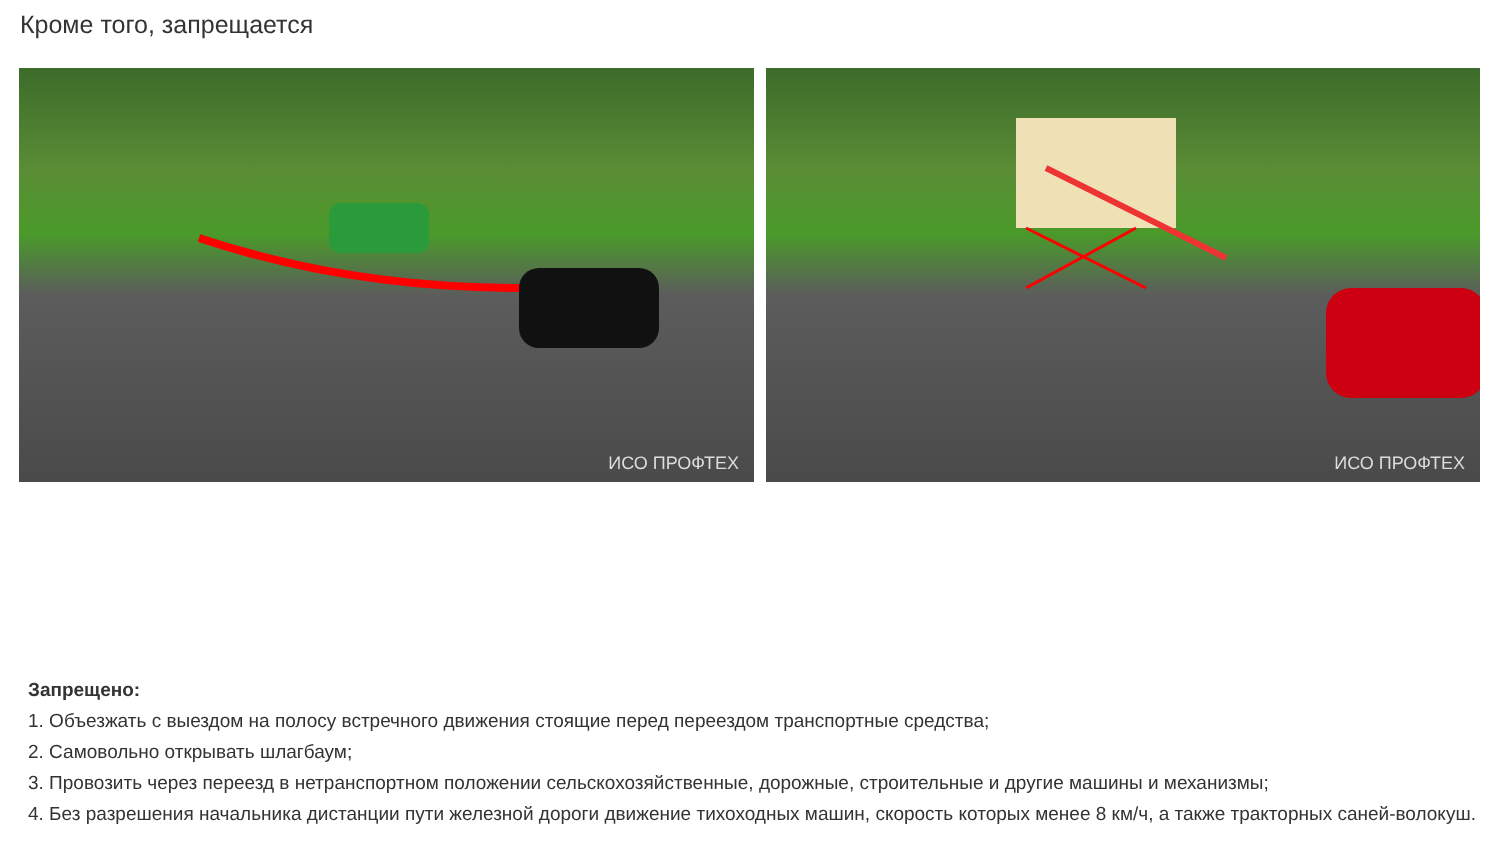Кроме того, запрещается
ИСО ПРОФТЕХ
ИСО ПРОФТЕХ
Запрещено:
1. Объезжать с выездом на полосу встречного движения стоящие перед переездом транспортные средства;
2. Самовольно открывать шлагбаум;
3. Провозить через переезд в нетранспортном положении сельскохозяйственные, дорожные, строительные и другие машины и механизмы;
4. Без разрешения начальника дистанции пути железной дороги движение тихоходных машин, скорость которых менее 8 км/ч, а также тракторных саней-волокуш.